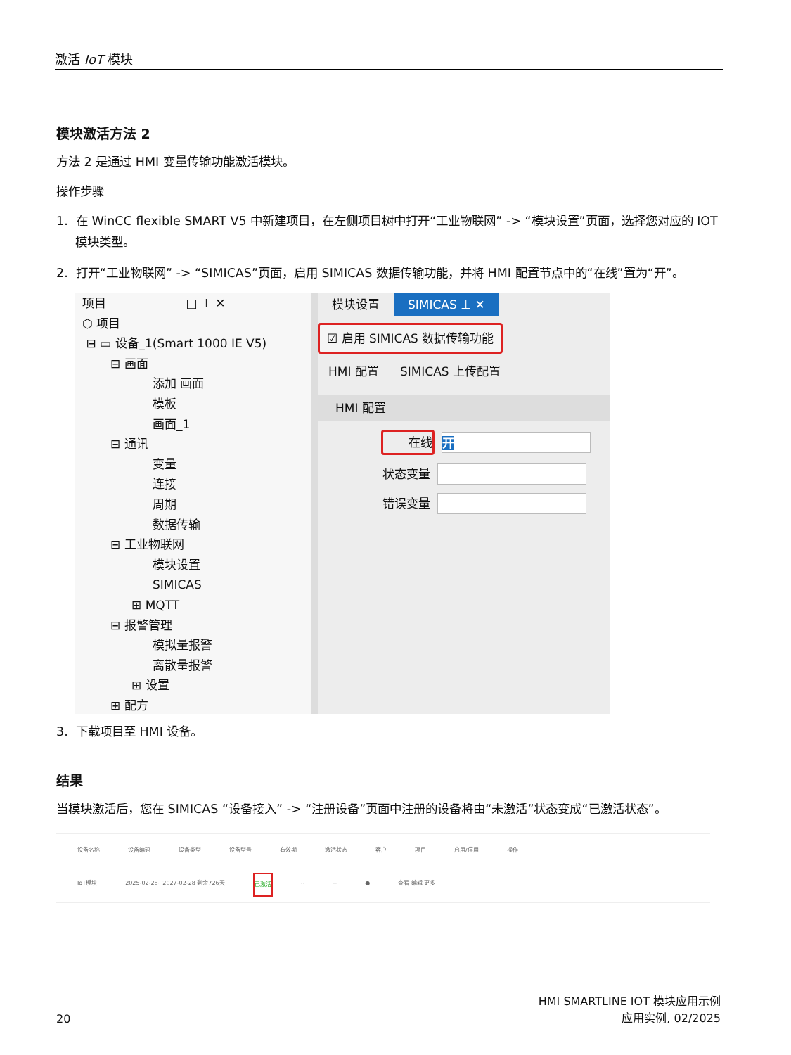激活 IoT 模块
模块激活方法 2
方法 2 是通过 HMI 变量传输功能激活模块。
操作步骤
1. 在 WinCC flexible SMART V5 中新建项目，在左侧项目树中打开“工业物联网” -> “模块设置”页面，选择您对应的 IOT 模块类型。
2. 打开“工业物联网” -> “SIMICAS”页面，启用 SIMICAS 数据传输功能，并将 HMI 配置节点中的“在线”置为“开”。
项目 □ ⊥ ✕
⬡ 项目
⊟ ▭ 设备_1(Smart 1000 IE V5)
⊟ 画面
添加 画面
模板
画面_1
⊟ 通讯
变量
连接
周期
数据传输
⊟ 工业物联网
模块设置
SIMICAS
⊞ MQTT
⊟ 报警管理
模拟量报警
离散量报警
⊞ 设置
⊞ 配方
模块设置 SIMICAS ⊥ ✕
☑ 启用 SIMICAS 数据传输功能
HMI 配置 SIMICAS 上传配置
HMI 配置
在线
开
状态变量
错误变量
3. 下载项目至 HMI 设备。
结果
当模块激活后，您在 SIMICAS “设备接入” -> “注册设备”页面中注册的设备将由“未激活”状态变成“已激活状态”。
设备名称 设备编码 设备类型 设备型号 有效期 激活状态 客户 项目 启用/停用 操作
IoT模块 2025-02-28~2027-02-28 剩余726天 已激活 -- -- ● 查看 编辑 更多
20 HMI SMARTLINE IOT 模块应用示例
应用实例, 02/2025